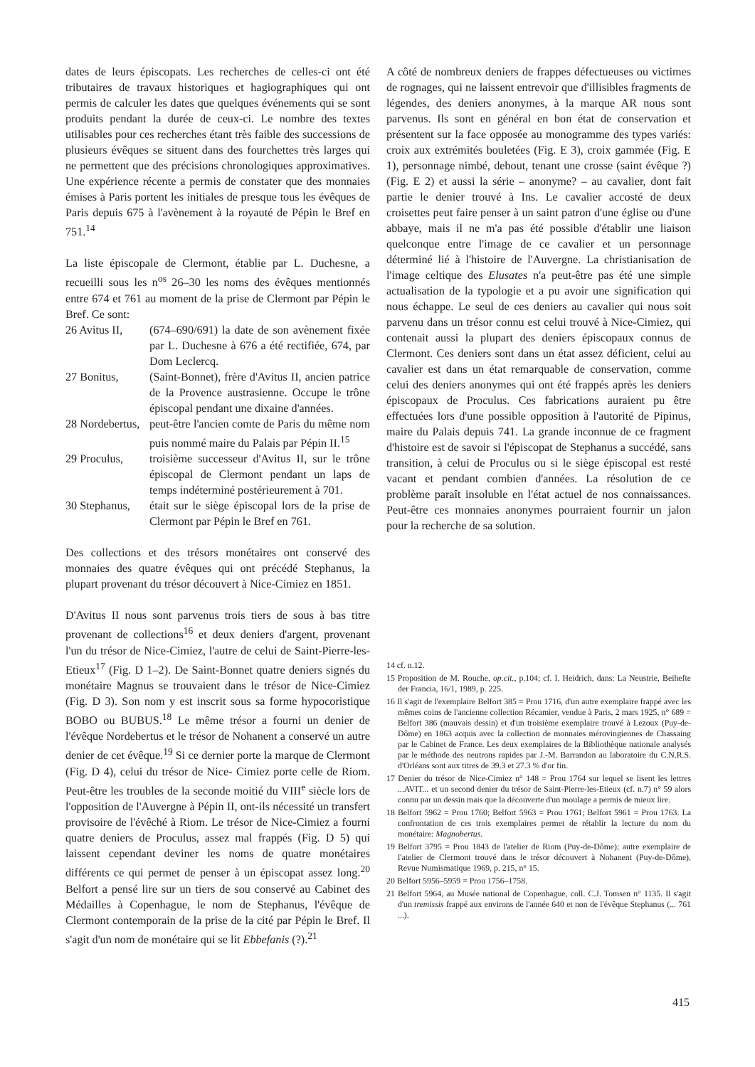dates de leurs épiscopats. Les recherches de celles-ci ont été tributaires de travaux historiques et hagiographiques qui ont permis de calculer les dates que quelques événements qui se sont produits pendant la durée de ceux-ci. Le nombre des textes utilisables pour ces recherches étant très faible des successions de plusieurs évêques se situent dans des fourchettes très larges qui ne permettent que des précisions chronologiques approximatives. Une expérience récente a permis de constater que des monnaies émises à Paris portent les initiales de presque tous les évêques de Paris depuis 675 à l'avènement à la royauté de Pépin le Bref en 751.<sup>14</sup>
La liste épiscopale de Clermont, établie par L. Duchesne, a recueilli sous les n<sup>os</sup> 26–30 les noms des évêques mentionnés entre 674 et 761 au moment de la prise de Clermont par Pépin le Bref. Ce sont:
26 Avitus II, (674–690/691) la date de son avènement fixée par L. Duchesne à 676 a été rectifiée, 674, par Dom Leclercq.
27 Bonitus, (Saint-Bonnet), frère d'Avitus II, ancien patrice de la Provence austrasienne. Occupe le trône épiscopal pendant une dixaine d'années.
28 Nordebertus, peut-être l'ancien comte de Paris du même nom puis nommé maire du Palais par Pépin II.<sup>15</sup>
29 Proculus, troisième successeur d'Avitus II, sur le trône épiscopal de Clermont pendant un laps de temps indéterminé postérieurement à 701.
30 Stephanus, était sur le siège épiscopal lors de la prise de Clermont par Pépin le Bref en 761.
Des collections et des trésors monétaires ont conservé des monnaies des quatre évêques qui ont précédé Stephanus, la plupart provenant du trésor découvert à Nice-Cimiez en 1851.
D'Avitus II nous sont parvenus trois tiers de sous à bas titre provenant de collections<sup>16</sup> et deux deniers d'argent, provenant l'un du trésor de Nice-Cimiez, l'autre de celui de Saint-Pierre-les-Etieux<sup>17</sup> (Fig. D 1–2). De Saint-Bonnet quatre deniers signés du monétaire Magnus se trouvaient dans le trésor de Nice-Cimiez (Fig. D 3). Son nom y est inscrit sous sa forme hypocoristique BOBO ou BUBUS.<sup>18</sup> Le même trésor a fourni un denier de l'évêque Nordebertus et le trésor de Nohanent a conservé un autre denier de cet évêque.<sup>19</sup> Si ce dernier porte la marque de Clermont (Fig. D 4), celui du trésor de Nice- Cimiez porte celle de Riom. Peut-être les troubles de la seconde moitié du VIII<sup>e</sup> siècle lors de l'opposition de l'Auvergne à Pépin II, ont-ils nécessité un transfert provisoire de l'évêché à Riom. Le trésor de Nice-Cimiez a fourni quatre deniers de Proculus, assez mal frappés (Fig. D 5) qui laissent cependant deviner les noms de quatre monétaires différents ce qui permet de penser à un épiscopat assez long.<sup>20</sup> Belfort a pensé lire sur un tiers de sou conservé au Cabinet des Médailles à Copenhague, le nom de Stephanus, l'évêque de Clermont contemporain de la prise de la cité par Pépin le Bref. Il s'agit d'un nom de monétaire qui se lit Ebbefanis (?).<sup>21</sup>
A côté de nombreux deniers de frappes défectueuses ou victimes de rognages, qui ne laissent entrevoir que d'illisibles fragments de légendes, des deniers anonymes, à la marque AR nous sont parvenus. Ils sont en général en bon état de conservation et présentent sur la face opposée au monogramme des types variés: croix aux extrémités bouletées (Fig. E 3), croix gammée (Fig. E 1), personnage nimbé, debout, tenant une crosse (saint évêque ?) (Fig. E 2) et aussi la série – anonyme? – au cavalier, dont fait partie le denier trouvé à Ins. Le cavalier accosté de deux croisettes peut faire penser à un saint patron d'une église ou d'une abbaye, mais il ne m'a pas été possible d'établir une liaison quelconque entre l'image de ce cavalier et un personnage déterminé lié à l'histoire de l'Auvergne. La christianisation de l'image celtique des Elusates n'a peut-être pas été une simple actualisation de la typologie et a pu avoir une signification qui nous échappe. Le seul de ces deniers au cavalier qui nous soit parvenu dans un trésor connu est celui trouvé à Nice-Cimiez, qui contenait aussi la plupart des deniers épiscopaux connus de Clermont. Ces deniers sont dans un état assez déficient, celui au cavalier est dans un état remarquable de conservation, comme celui des deniers anonymes qui ont été frappés après les deniers épiscopaux de Proculus. Ces fabrications auraient pu être effectuées lors d'une possible opposition à l'autorité de Pipinus, maire du Palais depuis 741. La grande inconnue de ce fragment d'histoire est de savoir si l'épiscopat de Stephanus a succédé, sans transition, à celui de Proculus ou si le siège épiscopal est resté vacant et pendant combien d'années. La résolution de ce problème paraît insoluble en l'état actuel de nos connaissances. Peut-être ces monnaies anonymes pourraient fournir un jalon pour la recherche de sa solution.
14 cf. n.12.
15 Proposition de M. Rouche, op.cit., p.104; cf. I. Heidrich, dans: La Neustrie, Beihefte der Francia, 16/1, 1989, p. 225.
16 Il s'agit de l'exemplaire Belfort 385 = Prou 1716, d'un autre exemplaire frappé avec les mêmes coins de l'ancienne collection Récamier, vendue à Paris, 2 mars 1925, n° 689 = Belfort 386 (mauvais dessin) et d'un troisième exemplaire trouvé à Lezoux (Puy-de-Dôme) en 1863 acquis avec la collection de monnaies mérovingiennes de Chassaing par le Cabinet de France. Les deux exemplaires de la Bibliothèque nationale analysés par le méthode des neutrons rapides par J.-M. Barrandon au laboratoire du C.N.R.S. d'Orléans sont aux titres de 39.3 et 27.3 % d'or fin.
17 Denier du trésor de Nice-Cimiez n° 148 = Prou 1764 sur lequel se lisent les lettres ...AVIT... et un second denier du trésor de Saint-Pierre-les-Etieux (cf. n.7) n° 59 alors connu par un dessin mais que la découverte d'un moulage a permis de mieux lire.
18 Belfort 5962 = Prou 1760; Belfort 5963 = Prou 1761; Belfort 5961 = Prou 1763. La confrontation de ces trois exemplaires permet de rétablir la lecture du nom du monétaire: Magnobertus.
19 Belfort 3795 = Prou 1843 de l'atelier de Riom (Puy-de-Dôme); autre exemplaire de l'atelier de Clermont trouvé dans le trésor découvert à Nohanent (Puy-de-Dôme), Revue Numismatique 1969, p. 215, n° 15.
20 Belfort 5956–5959 = Prou 1756–1758.
21 Belfort 5964, au Musée national de Copenhague, coll. C.J. Tomsen n° 1135. Il s'agit d'un tremissis frappé aux environs de l'année 640 et non de l'évêque Stephanus (... 761 ...).
415